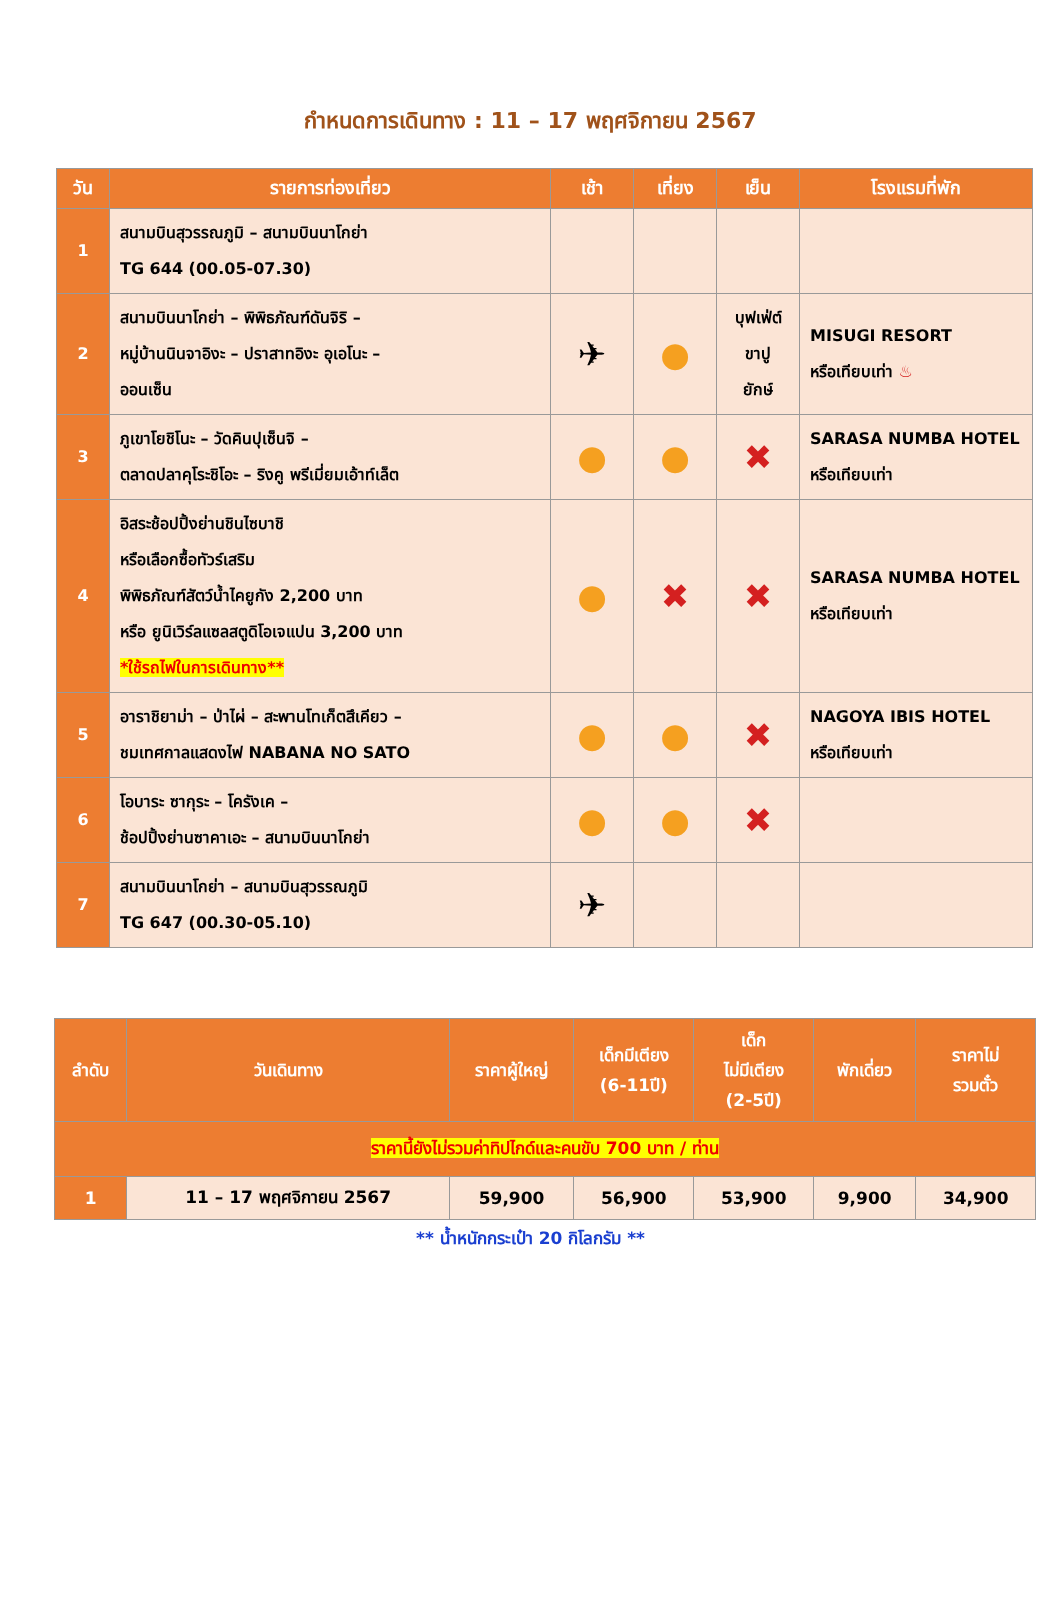กำหนดการเดินทาง : 11 – 17 พฤศจิกายน 2567
| วัน | รายการท่องเที่ยว | เช้า | เที่ยง | เย็น | โรงแรมที่พัก |
| --- | --- | --- | --- | --- | --- |
| 1 | สนามบินสุวรรณภูมิ – สนามบินนาโกย่า TG 644 (00.05-07.30) | | | | |
| 2 | สนามบินนาโกย่า – พิพิธภัณฑ์ดันจิริ – หมู่บ้านนินจาอิงะ – ปราสาทอิงะ อุเอโนะ – ออนเซ็น | ✈ | ● | บุฟเฟ่ต์ ขาปู ยักษ์ | MISUGI RESORT หรือเทียบเท่า ♨ |
| 3 | ภูเขาโยชิโนะ – วัดคินปุเซ็นจิ – ตลาดปลาคุโระชิโอะ – ริงคู พรีเมี่ยมเอ้าท์เล็ต | ● | ● | ✖ | SARASA NUMBA HOTEL หรือเทียบเท่า |
| 4 | อิสระช้อปปิ้งย่านชินไซบาชิ หรือเลือกซื้อทัวร์เสริม พิพิธภัณฑ์สัตว์น้ำไคยูกัง 2,200 บาท หรือ ยูนิเวิร์ลแซลสตูดิโอเจแปน 3,200 บาท *ใช้รถไฟในการเดินทาง** | ● | ✖ | ✖ | SARASA NUMBA HOTEL หรือเทียบเท่า |
| 5 | อาราชิยาม่า – ป่าไผ่ – สะพานโทเก็ตสึเคียว – ชมเทศกาลแสดงไฟ NABANA NO SATO | ● | ● | ✖ | NAGOYA IBIS HOTEL หรือเทียบเท่า |
| 6 | โอบาระ ซากุระ – โครังเค – ช้อปปิ้งย่านซาคาเอะ – สนามบินนาโกย่า | ● | ● | ✖ | |
| 7 | สนามบินนาโกย่า – สนามบินสุวรรณภูมิ TG 647 (00.30-05.10) | ✈ | | | |
| ลำดับ | วันเดินทาง | ราคาผู้ใหญ่ | เด็กมีเตียง (6-11ปี) | เด็ก ไม่มีเตียง (2-5ปี) | พักเดี่ยว | ราคาไม่ รวมตั๋ว |
| --- | --- | --- | --- | --- | --- | --- |
| ราคานี้ยังไม่รวมค่าทิปไกด์และคนขับ 700 บาท / ท่าน | | | | | | |
| 1 | 11 – 17 พฤศจิกายน 2567 | 59,900 | 56,900 | 53,900 | 9,900 | 34,900 |
** น้ำหนักกระเป๋า 20 กิโลกรัม **